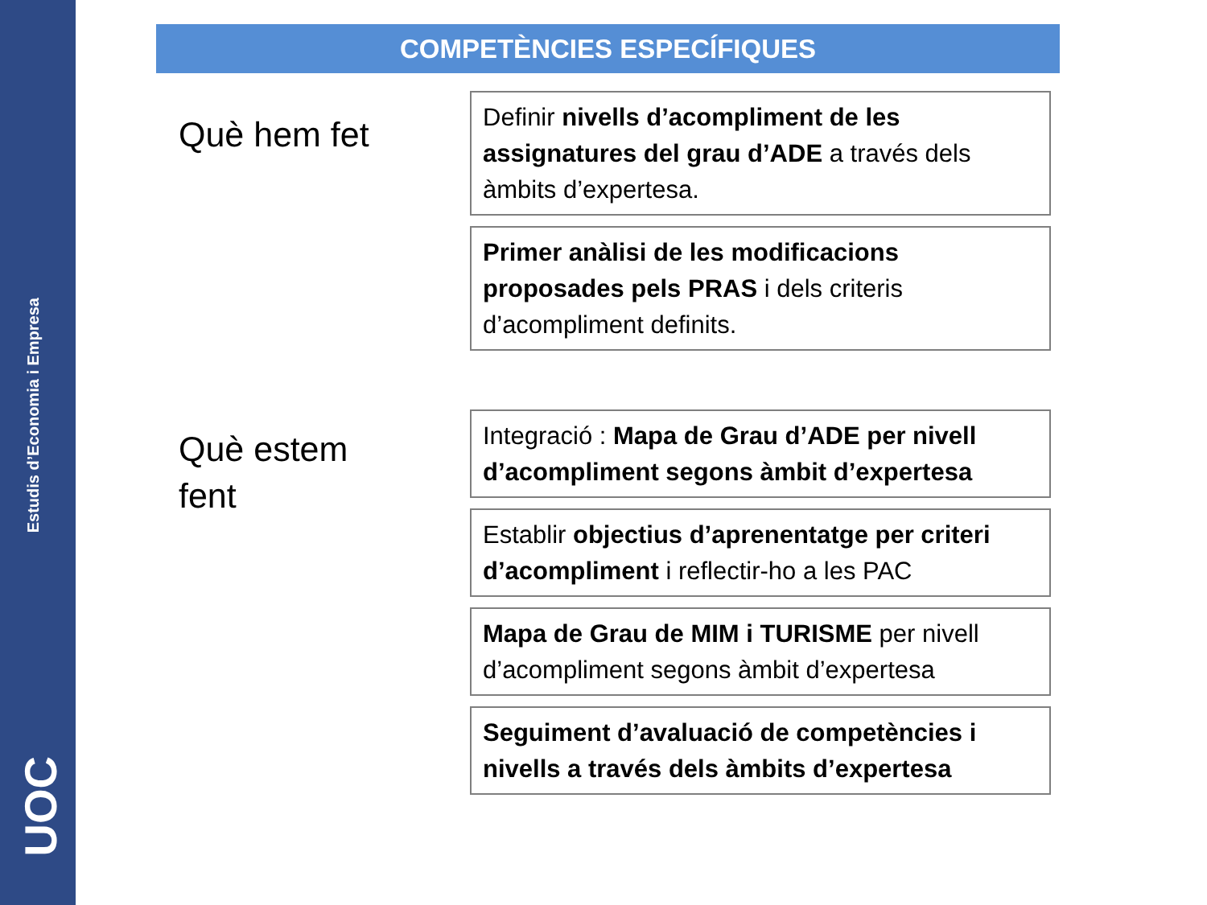Estudis d’Economia i Empresa
UOC
COMPETÈNCIES ESPECÍFIQUES
Què hem fet
Definir nivells d’acompliment de les assignatures del grau d’ADE a través dels àmbits d’expertesa.
Primer anàlisi de les modificacions proposades pels PRAS i dels criteris d’acompliment definits.
Què estem
fent
Integració : Mapa de Grau d’ADE per nivell d’acompliment segons àmbit d’expertesa
Establir objectius d’aprenentatge per criteri d’acompliment i reflectir-ho a les PAC
Mapa de Grau de MIM i TURISME per nivell d’acompliment segons àmbit d’expertesa
Seguiment d’avaluació de competències i nivells a través dels àmbits d’expertesa